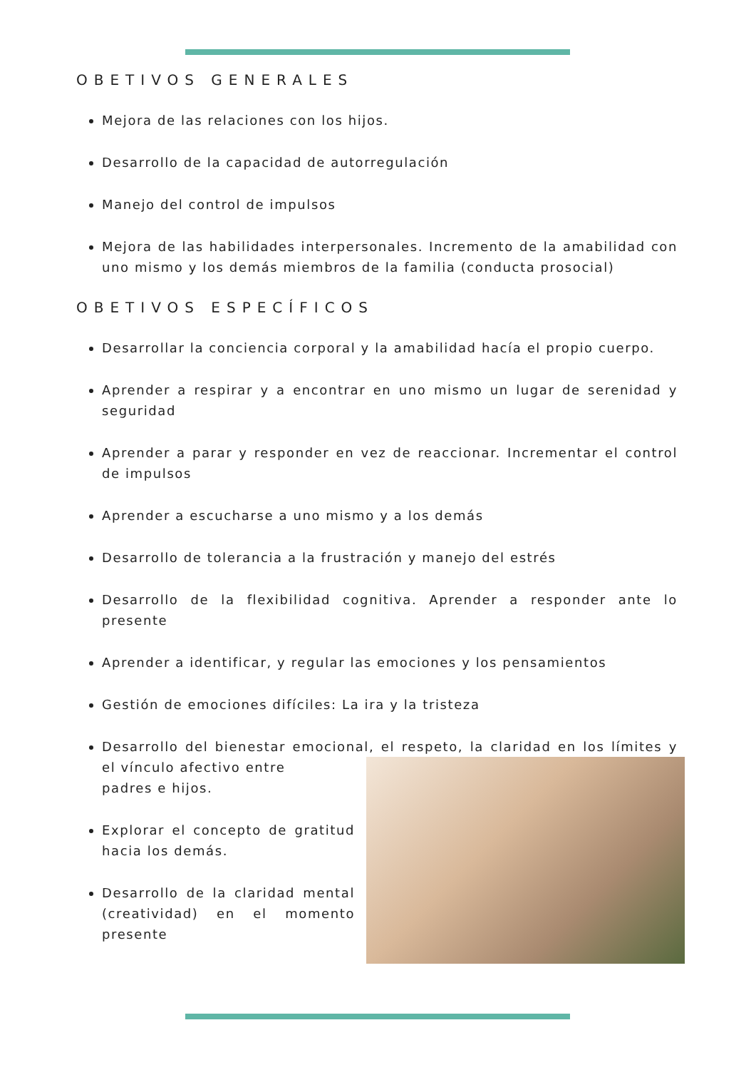OBETIVOS GENERALES
Mejora de las relaciones con los hijos.
Desarrollo de la capacidad de autorregulación
Manejo del control de impulsos
Mejora de las habilidades interpersonales. Incremento de la amabilidad con uno mismo y los demás miembros de la familia (conducta prosocial)
OBETIVOS ESPECÍFICOS
Desarrollar la conciencia corporal y la amabilidad hacía el propio cuerpo.
Aprender a respirar y a encontrar en uno mismo un lugar de serenidad y seguridad
Aprender a parar y responder en vez de reaccionar. Incrementar el control de impulsos
Aprender a escucharse a uno mismo y a los demás
Desarrollo de tolerancia a la frustración y manejo del estrés
Desarrollo de la flexibilidad cognitiva. Aprender a responder ante lo presente
Aprender a identificar, y regular las emociones y los pensamientos
Gestión de emociones difíciles: La ira y la tristeza
Desarrollo del bienestar emocional, el respeto, la claridad en los límites y el vínculo afectivo entre
padres e hijos.
Explorar el concepto de gratitud hacia los demás.
Desarrollo de la claridad mental (creatividad) en el momento presente